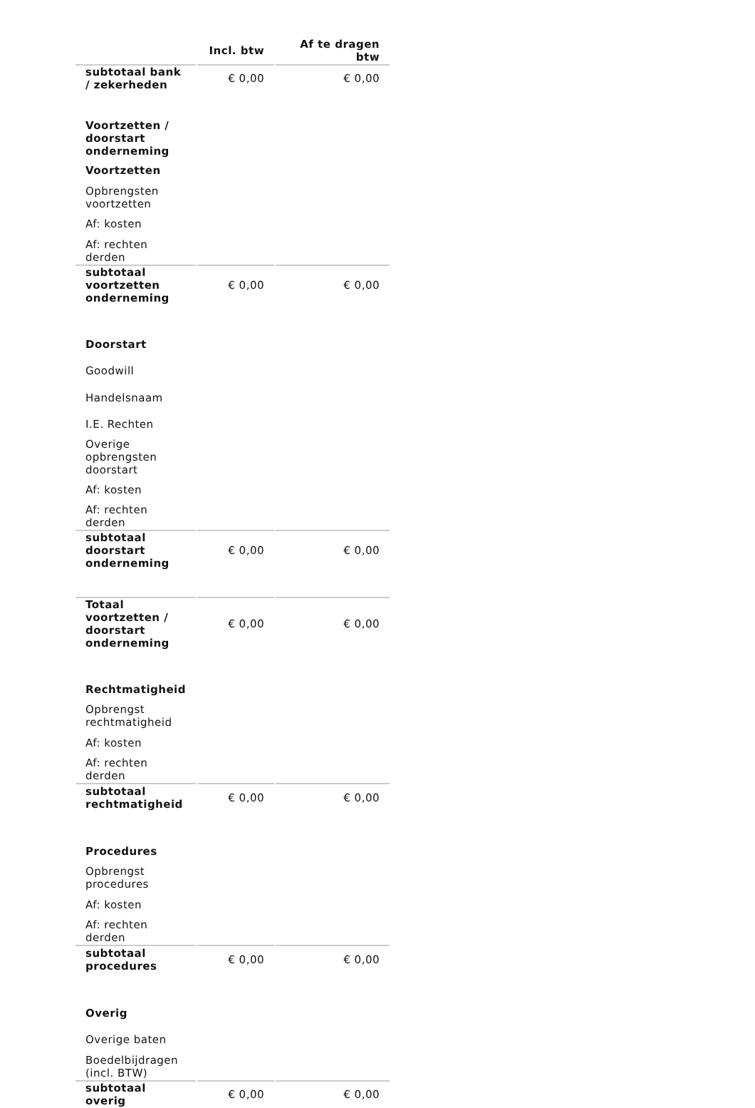| | Incl. btw | Af te dragen btw |
| --- | --- | --- |
| subtotaal bank / zekerheden | € 0,00 | € 0,00 |
| Voortzetten / doorstart onderneming | | |
| Voortzetten | | |
| Opbrengsten voortzetten | | |
| Af: kosten | | |
| Af: rechten derden | | |
| subtotaal voortzetten onderneming | € 0,00 | € 0,00 |
| Doorstart | | |
| Goodwill | | |
| Handelsnaam | | |
| I.E. Rechten | | |
| Overige opbrengsten doorstart | | |
| Af: kosten | | |
| Af: rechten derden | | |
| subtotaal doorstart onderneming | € 0,00 | € 0,00 |
| Totaal voortzetten / doorstart onderneming | € 0,00 | € 0,00 |
| Rechtmatigheid | | |
| Opbrengst rechtmatigheid | | |
| Af: kosten | | |
| Af: rechten derden | | |
| subtotaal rechtmatigheid | € 0,00 | € 0,00 |
| Procedures | | |
| Opbrengst procedures | | |
| Af: kosten | | |
| Af: rechten derden | | |
| subtotaal procedures | € 0,00 | € 0,00 |
| Overig | | |
| Overige baten | | |
| Boedelbijdragen (incl. BTW) | | |
| subtotaal overig | € 0,00 | € 0,00 |